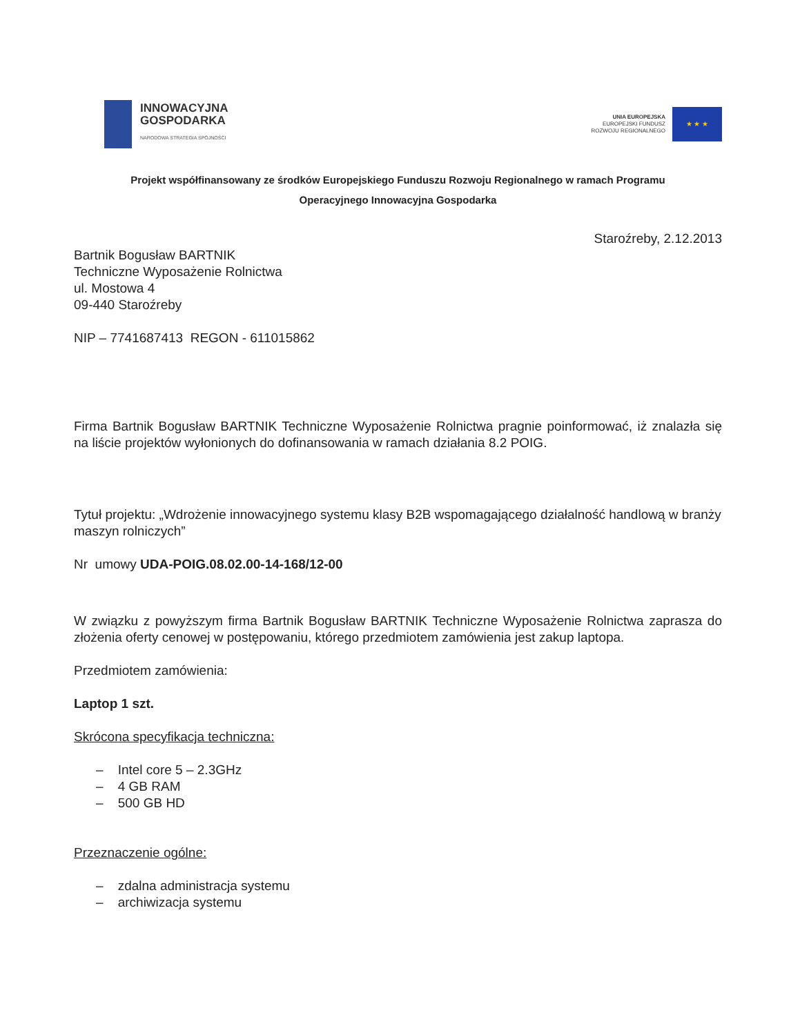INNOWACYJNA
GOSPODARKA
NARODOWA STRATEGIA SPÓJNOŚCI
UNIA EUROPEJSKA
EUROPEJSKI FUNDUSZ
ROZWOJU REGIONALNEGO
★ ★ ★
Projekt współfinansowany ze środków Europejskiego Funduszu Rozwoju Regionalnego w ramach Programu
Operacyjnego Innowacyjna Gospodarka
Staroźreby, 2.12.2013
Bartnik Bogusław BARTNIK
Techniczne Wyposażenie Rolnictwa
ul. Mostowa 4
09-440 Staroźreby
NIP – 7741687413 REGON - 611015862
Firma Bartnik Bogusław BARTNIK Techniczne Wyposażenie Rolnictwa pragnie poinformować, iż znalazła się na liście projektów wyłonionych do dofinansowania w ramach działania 8.2 POIG.
Tytuł projektu: „Wdrożenie innowacyjnego systemu klasy B2B wspomagającego działalność handlową w branży maszyn rolniczych”
Nr umowy UDA-POIG.08.02.00-14-168/12-00
W związku z powyższym firma Bartnik Bogusław BARTNIK Techniczne Wyposażenie Rolnictwa zaprasza do złożenia oferty cenowej w postępowaniu, którego przedmiotem zamówienia jest zakup laptopa.
Przedmiotem zamówienia:
Laptop 1 szt.
Skrócona specyfikacja techniczna:
– Intel core 5 – 2.3GHz
– 4 GB RAM
– 500 GB HD
Przeznaczenie ogólne:
– zdalna administracja systemu
– archiwizacja systemu